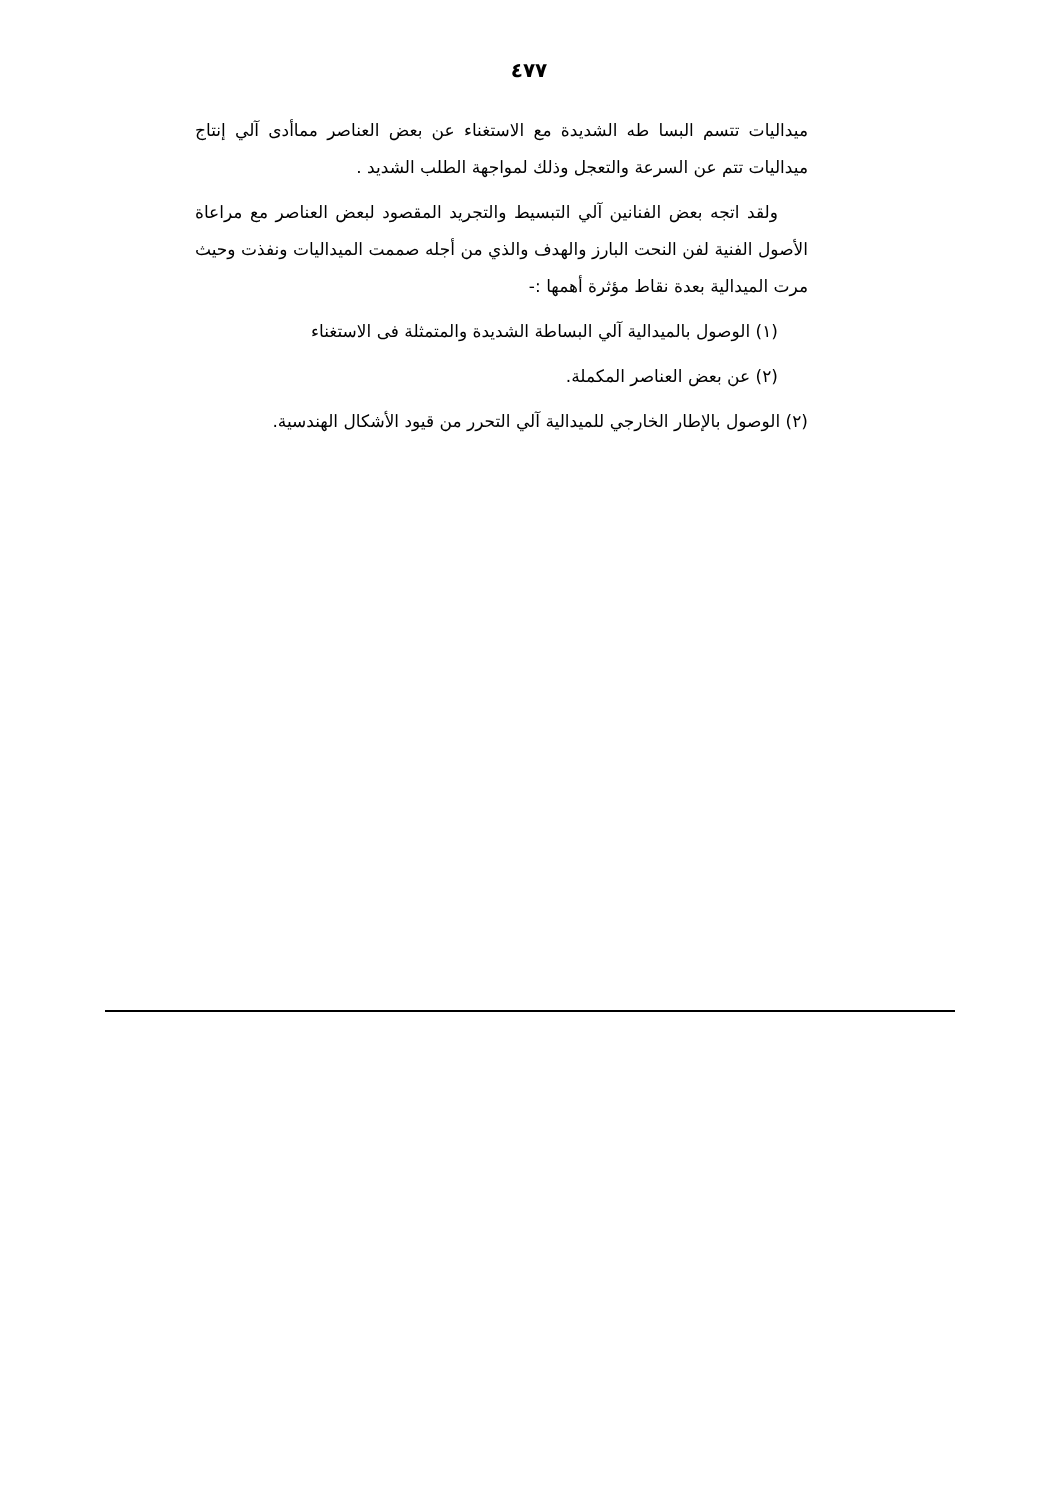٤٧٧
ميداليات تتسم البسا طه الشديدة مع الاستغناء عن بعض العناصر مماأدى آلي إنتاج ميداليات تتم عن السرعة والتعجل وذلك لمواجهة الطلب الشديد .
ولقد اتجه بعض الفنانين آلي التبسيط والتجريد المقصود لبعض العناصر مع مراعاة الأصول الفنية لفن النحت البارز والهدف والذي من أجله صممت الميداليات ونفذت وحيث مرت الميدالية بعدة نقاط مؤثرة أهمها :-
(١) الوصول بالميدالية آلي البساطة الشديدة والمتمثلة فى الاستغناء
(٢) عن بعض العناصر المكملة.
(٢) الوصول بالإطار الخارجي للميدالية آلي التحرر من قيود الأشكال الهندسية.